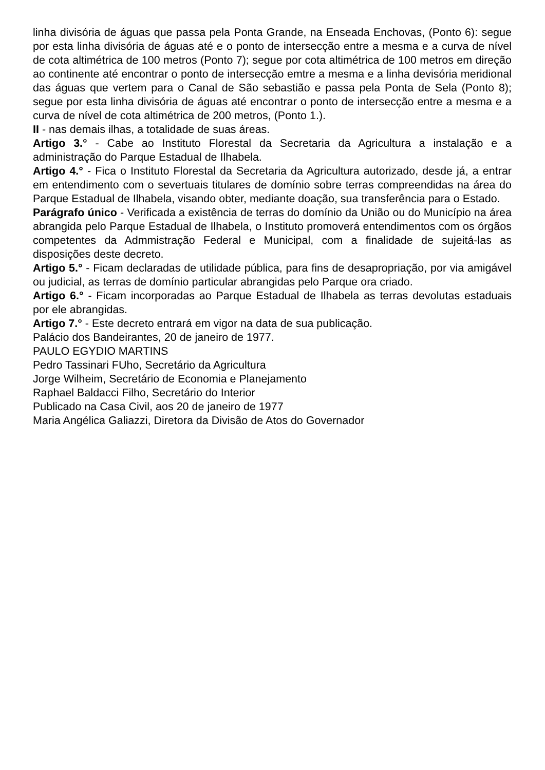linha divisória de águas que passa pela Ponta Grande, na Enseada Enchovas, (Ponto 6): segue por esta linha divisória de águas até e o ponto de intersecção entre a mesma e a curva de nível de cota altimétrica de 100 metros (Ponto 7); segue por cota altimétrica de 100 metros em direção ao continente até encontrar o ponto de intersecção emtre a mesma e a linha devisória meridional das águas que vertem para o Canal de São sebastião e passa pela Ponta de Sela (Ponto 8); segue por esta linha divisória de águas até encontrar o ponto de intersecção entre a mesma e a curva de nível de cota altimétrica de 200 metros, (Ponto 1.).
II - nas demais ilhas, a totalidade de suas áreas.
Artigo 3.° - Cabe ao Instituto Florestal da Secretaria da Agricultura a instalação e a administração do Parque Estadual de Ilhabela.
Artigo 4.° - Fica o Instituto Florestal da Secretaria da Agricultura autorizado, desde já, a entrar em entendimento com o severtuais titulares de domínio sobre terras compreendidas na área do Parque Estadual de Ilhabela, visando obter, mediante doação, sua transferência para o Estado.
Parágrafo único - Verificada a existência de terras do domínio da União ou do Município na área abrangida pelo Parque Estadual de Ilhabela, o Instituto promoverá entendimentos com os órgãos competentes da Admmistração Federal e Municipal, com a finalidade de sujeitá-las as disposições deste decreto.
Artigo 5.° - Ficam declaradas de utilidade pública, para fins de desapropriação, por via amigável ou judicial, as terras de domínio particular abrangidas pelo Parque ora criado.
Artigo 6.° - Ficam incorporadas ao Parque Estadual de Ilhabela as terras devolutas estaduais por ele abrangidas.
Artigo 7.° - Este decreto entrará em vigor na data de sua publicação.
Palácio dos Bandeirantes, 20 de janeiro de 1977.
PAULO EGYDIO MARTINS
Pedro Tassinari FUho, Secretário da Agricultura
Jorge Wilheim, Secretário de Economia e Planejamento
Raphael Baldacci Filho, Secretário do Interior
Publicado na Casa Civil, aos 20 de janeiro de 1977
Maria Angélica Galiazzi, Diretora da Divisão de Atos do Governador